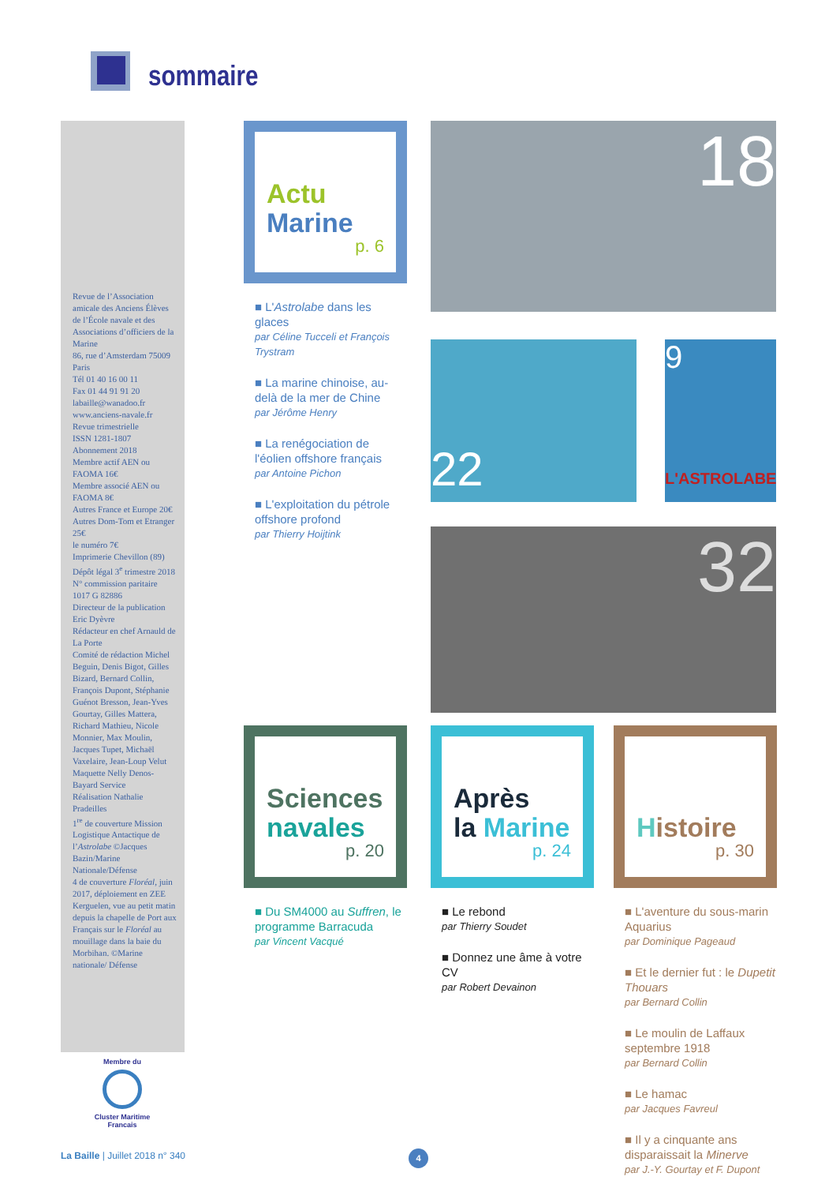sommaire
Revue de l’Association amicale des Anciens Élèves de l’École navale et des Associations d’officiers de la Marine
86, rue d’Amsterdam 75009 Paris
Tél 01 40 16 00 11
Fax 01 44 91 91 20
labaille@wanadoo.fr
www.anciens-navale.fr
Revue trimestrielle
ISSN 1281-1807
Abonnement 2018
Membre actif AEN ou FAOMA 16€
Membre associé AEN ou FAOMA 8€
Autres France et Europe 20€
Autres Dom-Tom et Etranger 25€
le numéro 7€
Imprimerie Chevillon (89)
Dépôt légal 3<sup>e</sup> trimestre 2018
N° commission paritaire 1017 G 82886
Directeur de la publication Eric Dyèvre
Rédacteur en chef Arnauld de La Porte
Comité de rédaction Michel Beguin, Denis Bigot, Gilles Bizard, Bernard Collin, François Dupont, Stéphanie Guénot Bresson, Jean-Yves Gourtay, Gilles Mattera, Richard Mathieu, Nicole Monnier, Max Moulin, Jacques Tupet, Michaël Vaxelaire, Jean-Loup Velut
Maquette Nelly Denos-Bayard Service
Réalisation Nathalie Pradeilles
1<sup>re</sup> de couverture Mission Logistique Antactique de l’Astrolabe ©Jacques Bazin/Marine Nationale/Défense
4 de couverture Floréal, juin 2017, déploiement en ZEE Kerguelen, vue au petit matin depuis la chapelle de Port aux Français sur le Floréal au mouillage dans la baie du Morbihan. ©Marine nationale/ Défense
Membre du
Cluster Maritime Francais
Actu
Marine
p. 6
■ L'Astrolabe dans les glaces
par Céline Tucceli et François Trystram
■ La marine chinoise, au-delà de la mer de Chine
par Jérôme Henry
■ La renégociation de l'éolien offshore français
par Antoine Pichon
■ L'exploitation du pétrole offshore profond
par Thierry Hoijtink
18
22
9
L'ASTROLABE
32
Sciences
navales
p. 20
■ Du SM4000 au Suffren, le programme Barracuda
par Vincent Vacqué
Après
la Marine
p. 24
■ Le rebond
par Thierry Soudet
■ Donnez une âme à votre CV
par Robert Devainon
Histoire
p. 30
■ L'aventure du sous-marin Aquarius
par Dominique Pageaud
■ Et le dernier fut : le Dupetit Thouars
par Bernard Collin
■ Le moulin de Laffaux septembre 1918
par Bernard Collin
■ Le hamac
par Jacques Favreul
■ Il y a cinquante ans disparaissait la Minerve
par J.-Y. Gourtay et F. Dupont
La Baille | Juillet 2018 n° 340
4